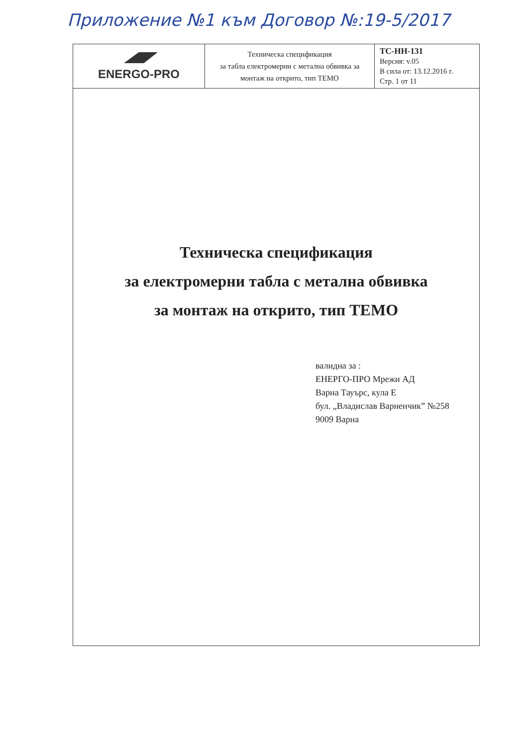Приложение №1 към Договор №:19-5/2017
| ENERGO-PRO | Техническа спецификация за табла електромерни с метална обвивка за монтаж на открито, тип ТЕМО | ТС-НН-131 Версия: v.05 В сила от: 13.12.2016 г. Стр. 1 от 11 |
Техническа спецификация
за електромерни табла с метална обвивка
за монтаж на открито, тип ТЕМО
валидна за :
ЕНЕРГО-ПРО Мрежи АД
Варна Тауърс, кула Е
бул. „Владислав Варненчик” №258
9009 Варна